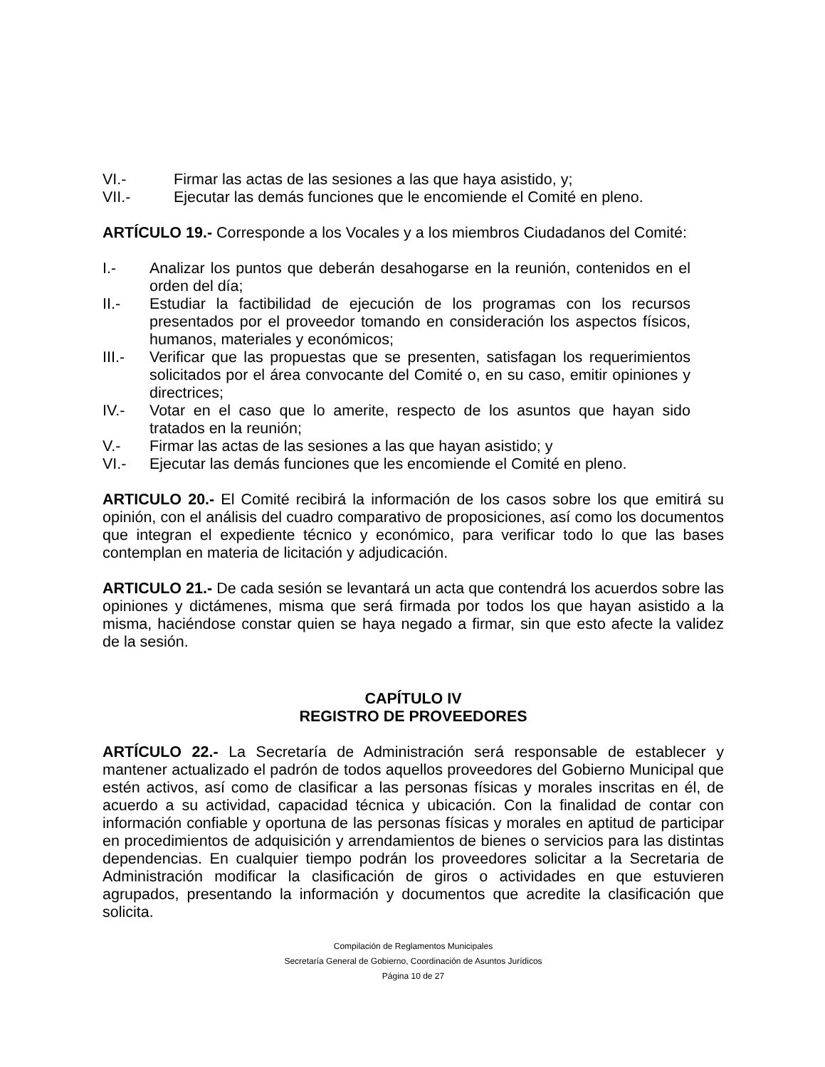VI.- Firmar las actas de las sesiones a las que haya asistido, y;
VII.- Ejecutar las demás funciones que le encomiende el Comité en pleno.
ARTÍCULO 19.- Corresponde a los Vocales y a los miembros Ciudadanos del Comité:
I.- Analizar los puntos que deberán desahogarse en la reunión, contenidos en el orden del día;
II.- Estudiar la factibilidad de ejecución de los programas con los recursos presentados por el proveedor tomando en consideración los aspectos físicos, humanos, materiales y económicos;
III.- Verificar que las propuestas que se presenten, satisfagan los requerimientos solicitados por el área convocante del Comité o, en su caso, emitir opiniones y directrices;
IV.- Votar en el caso que lo amerite, respecto de los asuntos que hayan sido tratados en la reunión;
V.- Firmar las actas de las sesiones a las que hayan asistido; y
VI.- Ejecutar las demás funciones que les encomiende el Comité en pleno.
ARTICULO 20.- El Comité recibirá la información de los casos sobre los que emitirá su opinión, con el análisis del cuadro comparativo de proposiciones, así como los documentos que integran el expediente técnico y económico, para verificar todo lo que las bases contemplan en materia de licitación y adjudicación.
ARTICULO 21.- De cada sesión se levantará un acta que contendrá los acuerdos sobre las opiniones y dictámenes, misma que será firmada por todos los que hayan asistido a la misma, haciéndose constar quien se haya negado a firmar, sin que esto afecte la validez de la sesión.
CAPÍTULO IV
REGISTRO DE PROVEEDORES
ARTÍCULO 22.- La Secretaría de Administración será responsable de establecer y mantener actualizado el padrón de todos aquellos proveedores del Gobierno Municipal que estén activos, así como de clasificar a las personas físicas y morales inscritas en él, de acuerdo a su actividad, capacidad técnica y ubicación. Con la finalidad de contar con información confiable y oportuna de las personas físicas y morales en aptitud de participar en procedimientos de adquisición y arrendamientos de bienes o servicios para las distintas dependencias. En cualquier tiempo podrán los proveedores solicitar a la Secretaria de Administración modificar la clasificación de giros o actividades en que estuvieren agrupados, presentando la información y documentos que acredite la clasificación que solicita.
Compilación de Reglamentos Municipales
Secretaría General de Gobierno, Coordinación de Asuntos Jurídicos
Página 10 de 27